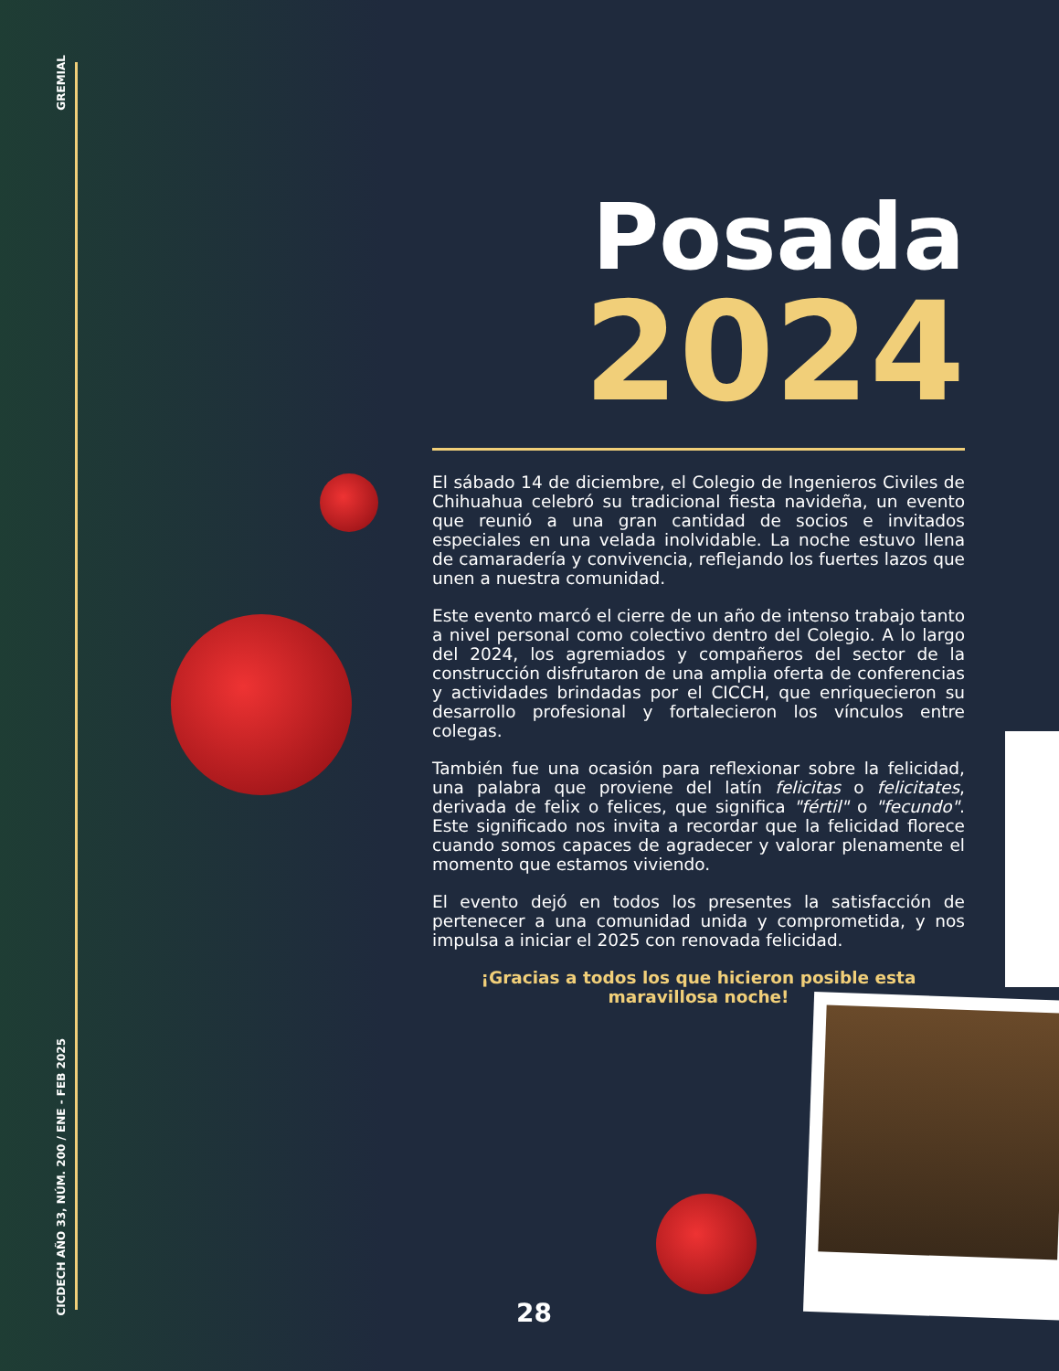GREMIAL
CICDECH AÑO 33, NÚM. 200 / ENE - FEB 2025
Posada
2024
El sábado 14 de diciembre, el Colegio de Ingenieros Civiles de Chihuahua celebró su tradicional fiesta navideña, un evento que reunió a una gran cantidad de socios e invitados especiales en una velada inolvidable. La noche estuvo llena de camaradería y convivencia, reflejando los fuertes lazos que unen a nuestra comunidad.
Este evento marcó el cierre de un año de intenso trabajo tanto a nivel personal como colectivo dentro del Colegio. A lo largo del 2024, los agremiados y compañeros del sector de la construcción disfrutaron de una amplia oferta de conferencias y actividades brindadas por el CICCH, que enriquecieron su desarrollo profesional y fortalecieron los vínculos entre colegas.
También fue una ocasión para reflexionar sobre la felicidad, una palabra que proviene del latín felicitas o felicitates, derivada de felix o felices, que significa "fértil" o "fecundo". Este significado nos invita a recordar que la felicidad florece cuando somos capaces de agradecer y valorar plenamente el momento que estamos viviendo.
El evento dejó en todos los presentes la satisfacción de pertenecer a una comunidad unida y comprometida, y nos impulsa a iniciar el 2025 con renovada felicidad.
¡Gracias a todos los que hicieron posible esta maravillosa noche!
28